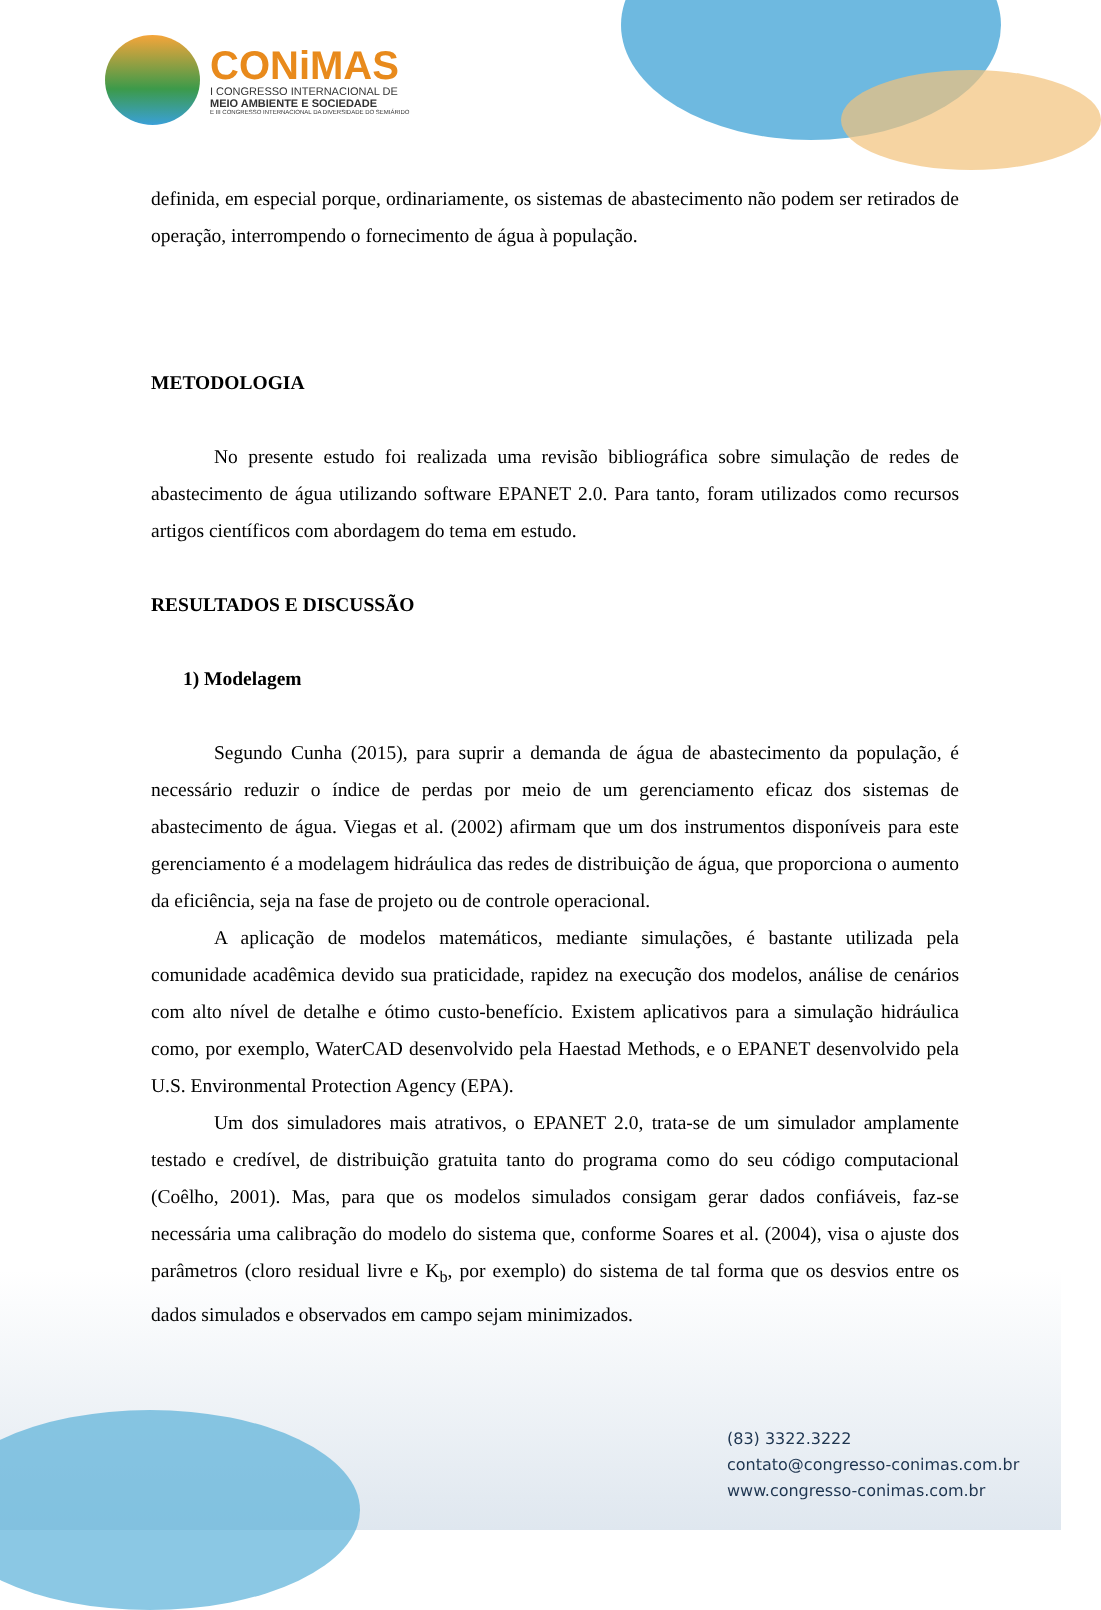CONiMAS
I CONGRESSO INTERNACIONAL DE
MEIO AMBIENTE E SOCIEDADE
E III CONGRESSO INTERNACIONAL DA DIVERSIDADE DO SEMIÁRIDO
definida, em especial porque, ordinariamente, os sistemas de abastecimento não podem ser retirados de operação, interrompendo o fornecimento de água à população.
METODOLOGIA
No presente estudo foi realizada uma revisão bibliográfica sobre simulação de redes de abastecimento de água utilizando software EPANET 2.0. Para tanto, foram utilizados como recursos artigos científicos com abordagem do tema em estudo.
RESULTADOS E DISCUSSÃO
1) Modelagem
Segundo Cunha (2015), para suprir a demanda de água de abastecimento da população, é necessário reduzir o índice de perdas por meio de um gerenciamento eficaz dos sistemas de abastecimento de água. Viegas et al. (2002) afirmam que um dos instrumentos disponíveis para este gerenciamento é a modelagem hidráulica das redes de distribuição de água, que proporciona o aumento da eficiência, seja na fase de projeto ou de controle operacional.
A aplicação de modelos matemáticos, mediante simulações, é bastante utilizada pela comunidade acadêmica devido sua praticidade, rapidez na execução dos modelos, análise de cenários com alto nível de detalhe e ótimo custo-benefício. Existem aplicativos para a simulação hidráulica como, por exemplo, WaterCAD desenvolvido pela Haestad Methods, e o EPANET desenvolvido pela U.S. Environmental Protection Agency (EPA).
Um dos simuladores mais atrativos, o EPANET 2.0, trata-se de um simulador amplamente testado e credível, de distribuição gratuita tanto do programa como do seu código computacional (Coêlho, 2001). Mas, para que os modelos simulados consigam gerar dados confiáveis, faz-se necessária uma calibração do modelo do sistema que, conforme Soares et al. (2004), visa o ajuste dos parâmetros (cloro residual livre e K<sub>b</sub>, por exemplo) do sistema de tal forma que os desvios entre os dados simulados e observados em campo sejam minimizados.
(83) 3322.3222
contato@congresso-conimas.com.br
www.congresso-conimas.com.br